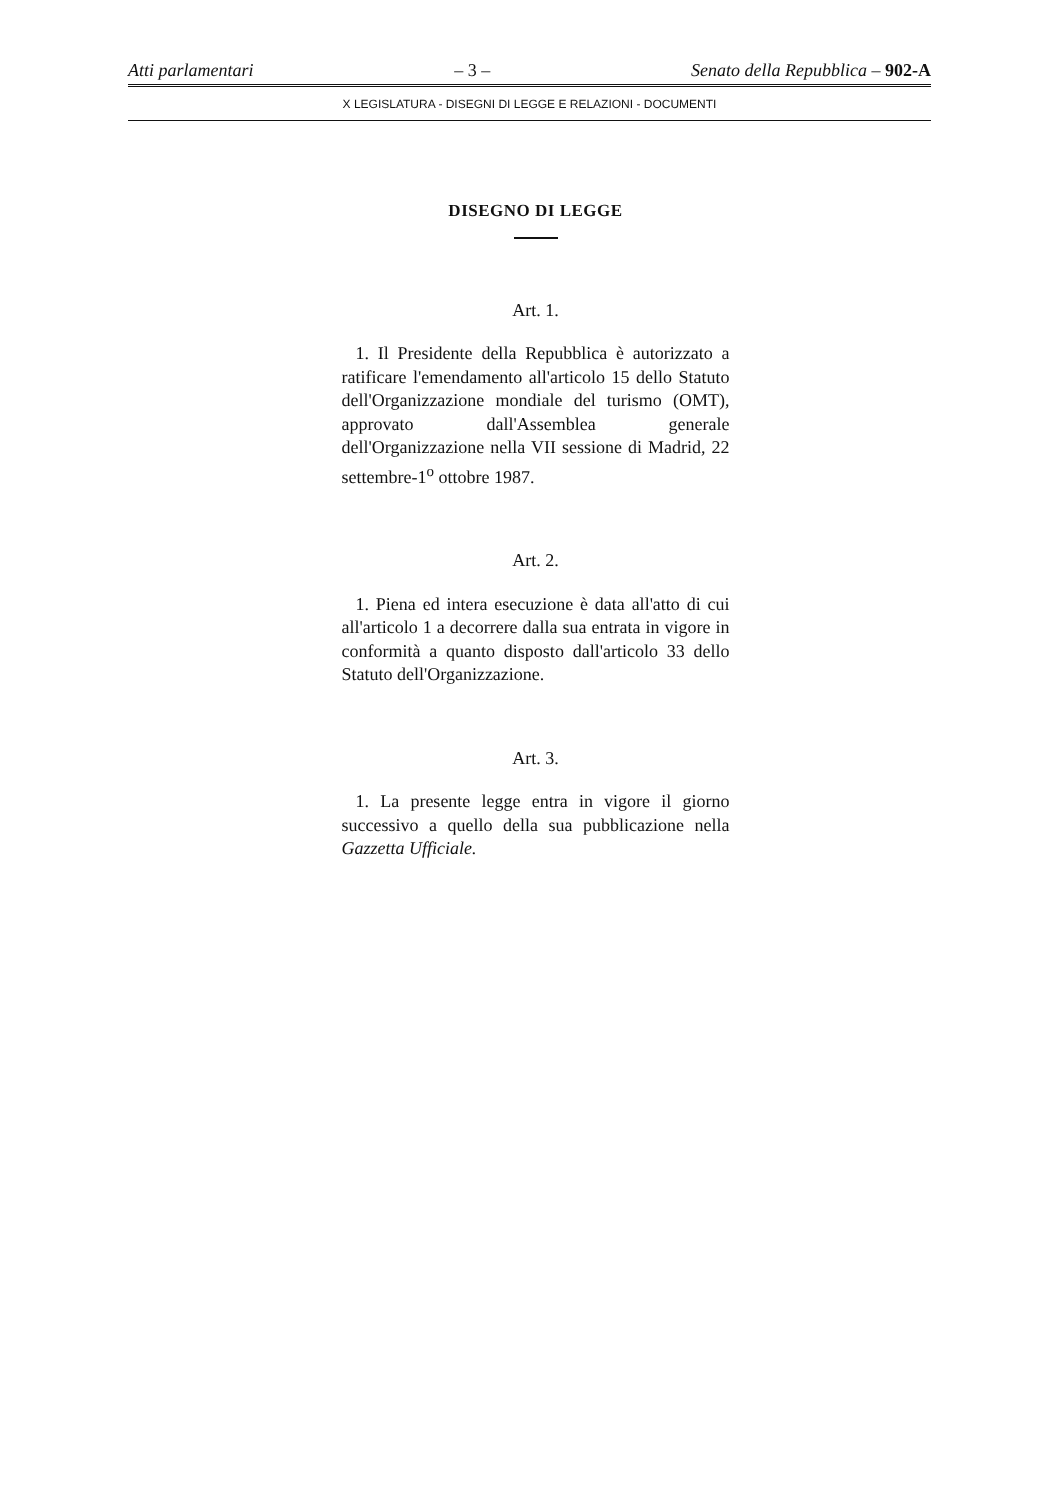Atti parlamentari – 3 – Senato della Repubblica – 902-A
X LEGISLATURA - DISEGNI DI LEGGE E RELAZIONI - DOCUMENTI
DISEGNO DI LEGGE
Art. 1.
1. Il Presidente della Repubblica è autorizzato a ratificare l'emendamento all'articolo 15 dello Statuto dell'Organizzazione mondiale del turismo (OMT), approvato dall'Assemblea generale dell'Organizzazione nella VII sessione di Madrid, 22 settembre-1<sup>o</sup> ottobre 1987.
Art. 2.
1. Piena ed intera esecuzione è data all'atto di cui all'articolo 1 a decorrere dalla sua entrata in vigore in conformità a quanto disposto dall'articolo 33 dello Statuto dell'Organizzazione.
Art. 3.
1. La presente legge entra in vigore il giorno successivo a quello della sua pubblicazione nella Gazzetta Ufficiale.